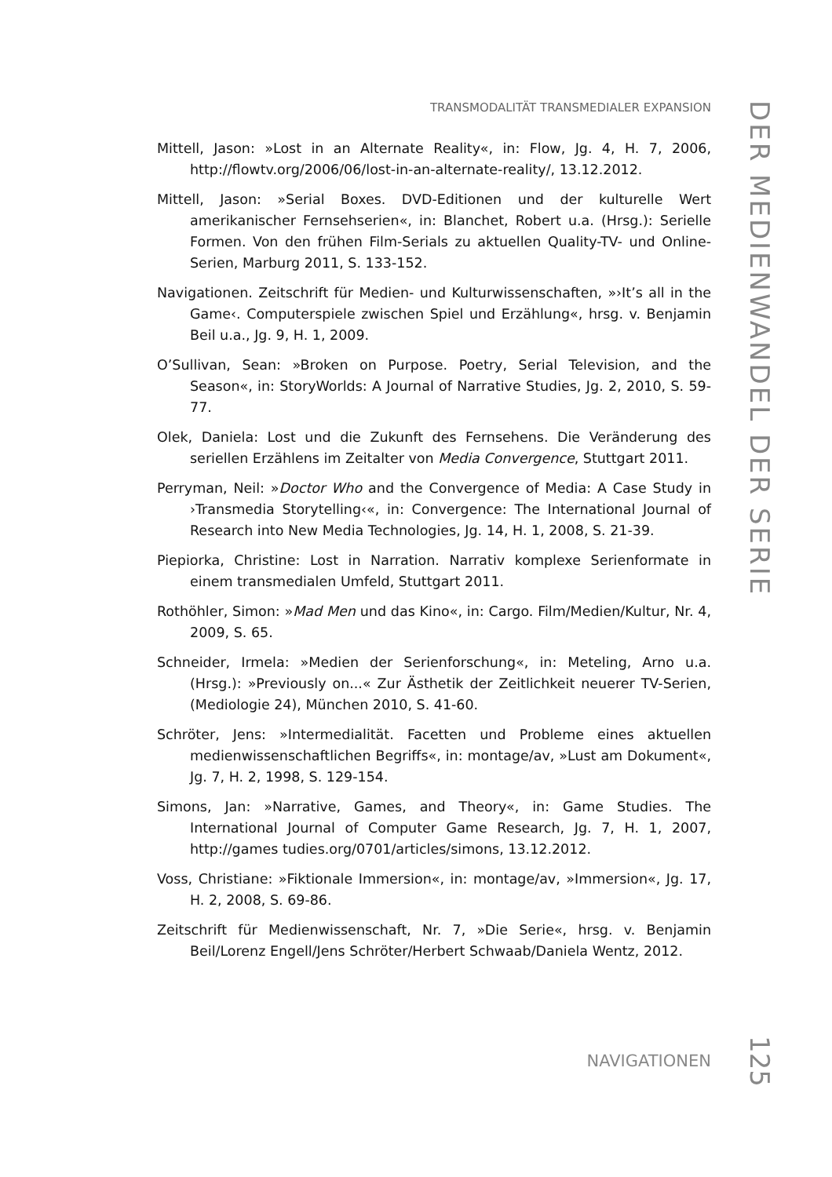TRANSMODALITÄT TRANSMEDIALER EXPANSION
DER MEDIENWANDEL DER SERIE
Mittell, Jason: »Lost in an Alternate Reality«, in: Flow, Jg. 4, H. 7, 2006, http://flowtv.org/2006/06/lost-in-an-alternate-reality/, 13.12.2012.
Mittell, Jason: »Serial Boxes. DVD-Editionen und der kulturelle Wert amerikanischer Fernsehserien«, in: Blanchet, Robert u.a. (Hrsg.): Serielle Formen. Von den frühen Film-Serials zu aktuellen Quality-TV- und Online-Serien, Marburg 2011, S. 133-152.
Navigationen. Zeitschrift für Medien- und Kulturwissenschaften, »›It’s all in the Game‹. Computerspiele zwischen Spiel und Erzählung«, hrsg. v. Benjamin Beil u.a., Jg. 9, H. 1, 2009.
O’Sullivan, Sean: »Broken on Purpose. Poetry, Serial Television, and the Season«, in: StoryWorlds: A Journal of Narrative Studies, Jg. 2, 2010, S. 59-77.
Olek, Daniela: Lost und die Zukunft des Fernsehens. Die Veränderung des seriellen Erzählens im Zeitalter von Media Convergence, Stuttgart 2011.
Perryman, Neil: »Doctor Who and the Convergence of Media: A Case Study in ›Transmedia Storytelling‹«, in: Convergence: The International Journal of Research into New Media Technologies, Jg. 14, H. 1, 2008, S. 21-39.
Piepiorka, Christine: Lost in Narration. Narrativ komplexe Serienformate in einem transmedialen Umfeld, Stuttgart 2011.
Rothöhler, Simon: »Mad Men und das Kino«, in: Cargo. Film/Medien/Kultur, Nr. 4, 2009, S. 65.
Schneider, Irmela: »Medien der Serienforschung«, in: Meteling, Arno u.a. (Hrsg.): »Previously on...« Zur Ästhetik der Zeitlichkeit neuerer TV-Serien, (Mediologie 24), München 2010, S. 41-60.
Schröter, Jens: »Intermedialität. Facetten und Probleme eines aktuellen medienwissenschaftlichen Begriffs«, in: montage/av, »Lust am Dokument«, Jg. 7, H. 2, 1998, S. 129-154.
Simons, Jan: »Narrative, Games, and Theory«, in: Game Studies. The International Journal of Computer Game Research, Jg. 7, H. 1, 2007, http://games tudies.org/0701/articles/simons, 13.12.2012.
Voss, Christiane: »Fiktionale Immersion«, in: montage/av, »Immersion«, Jg. 17, H. 2, 2008, S. 69-86.
Zeitschrift für Medienwissenschaft, Nr. 7, »Die Serie«, hrsg. v. Benjamin Beil/Lorenz Engell/Jens Schröter/Herbert Schwaab/Daniela Wentz, 2012.
NAVIGATIONEN
125